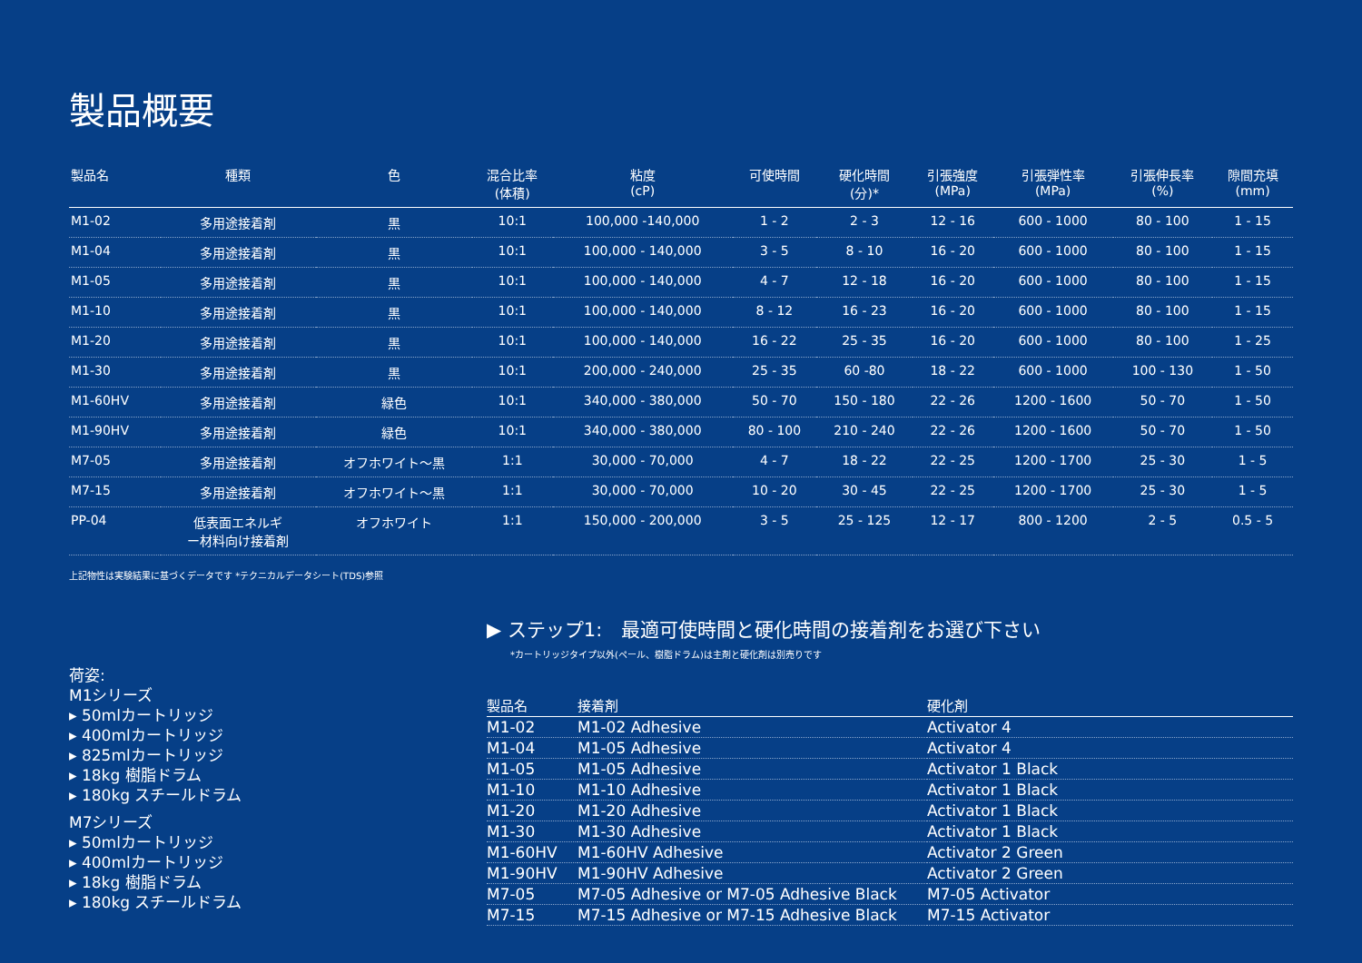製品概要
| 製品名 | 種類 | 色 | 混合比率 (体積) | 粘度 (cP) | 可使時間 | 硬化時間 (分)* | 引張強度 (MPa) | 引張弾性率 (MPa) | 引張伸長率 (%) | 隙間充填 (mm) |
| --- | --- | --- | --- | --- | --- | --- | --- | --- | --- | --- |
| M1-02 | 多用途接着剤 | 黒 | 10:1 | 100,000 -140,000 | 1 - 2 | 2 - 3 | 12 - 16 | 600 - 1000 | 80 - 100 | 1 - 15 |
| M1-04 | 多用途接着剤 | 黒 | 10:1 | 100,000 - 140,000 | 3 - 5 | 8 - 10 | 16 - 20 | 600 - 1000 | 80 - 100 | 1 - 15 |
| M1-05 | 多用途接着剤 | 黒 | 10:1 | 100,000 - 140,000 | 4 - 7 | 12 - 18 | 16 - 20 | 600 - 1000 | 80 - 100 | 1 - 15 |
| M1-10 | 多用途接着剤 | 黒 | 10:1 | 100,000 - 140,000 | 8 - 12 | 16 - 23 | 16 - 20 | 600 - 1000 | 80 - 100 | 1 - 15 |
| M1-20 | 多用途接着剤 | 黒 | 10:1 | 100,000 - 140,000 | 16 - 22 | 25 - 35 | 16 - 20 | 600 - 1000 | 80 - 100 | 1 - 25 |
| M1-30 | 多用途接着剤 | 黒 | 10:1 | 200,000 - 240,000 | 25 - 35 | 60 -80 | 18 - 22 | 600 - 1000 | 100 - 130 | 1 - 50 |
| M1-60HV | 多用途接着剤 | 緑色 | 10:1 | 340,000 - 380,000 | 50 - 70 | 150 - 180 | 22 - 26 | 1200 - 1600 | 50 - 70 | 1 - 50 |
| M1-90HV | 多用途接着剤 | 緑色 | 10:1 | 340,000 - 380,000 | 80 - 100 | 210 - 240 | 22 - 26 | 1200 - 1600 | 50 - 70 | 1 - 50 |
| M7-05 | 多用途接着剤 | オフホワイト～黒 | 1:1 | 30,000 - 70,000 | 4 - 7 | 18 - 22 | 22 - 25 | 1200 - 1700 | 25 - 30 | 1 - 5 |
| M7-15 | 多用途接着剤 | オフホワイト～黒 | 1:1 | 30,000 - 70,000 | 10 - 20 | 30 - 45 | 22 - 25 | 1200 - 1700 | 25 - 30 | 1 - 5 |
| PP-04 | 低表面エネルギ ー材料向け接着剤 | オフホワイト | 1:1 | 150,000 - 200,000 | 3 - 5 | 25 - 125 | 12 - 17 | 800 - 1200 | 2 - 5 | 0.5 - 5 |
上記物性は実験結果に基づくデータです *テクニカルデータシート(TDS)参照
荷姿:
M1シリーズ
▸ 50mlカートリッジ
▸ 400mlカートリッジ
▸ 825mlカートリッジ
▸ 18kg 樹脂ドラム
▸ 180kg スチールドラム
M7シリーズ
▸ 50mlカートリッジ
▸ 400mlカートリッジ
▸ 18kg 樹脂ドラム
▸ 180kg スチールドラム
▶ ステップ1:　最適可使時間と硬化時間の接着剤をお選び下さい
*カートリッジタイプ以外(ペール、樹脂ドラム)は主剤と硬化剤は別売りです
| 製品名 | 接着剤 | 硬化剤 |
| --- | --- | --- |
| M1-02 | M1-02 Adhesive | Activator 4 |
| M1-04 | M1-05 Adhesive | Activator 4 |
| M1-05 | M1-05 Adhesive | Activator 1 Black |
| M1-10 | M1-10 Adhesive | Activator 1 Black |
| M1-20 | M1-20 Adhesive | Activator 1 Black |
| M1-30 | M1-30 Adhesive | Activator 1 Black |
| M1-60HV | M1-60HV Adhesive | Activator 2 Green |
| M1-90HV | M1-90HV Adhesive | Activator 2 Green |
| M7-05 | M7-05 Adhesive or M7-05 Adhesive Black | M7-05 Activator |
| M7-15 | M7-15 Adhesive or M7-15 Adhesive Black | M7-15 Activator |